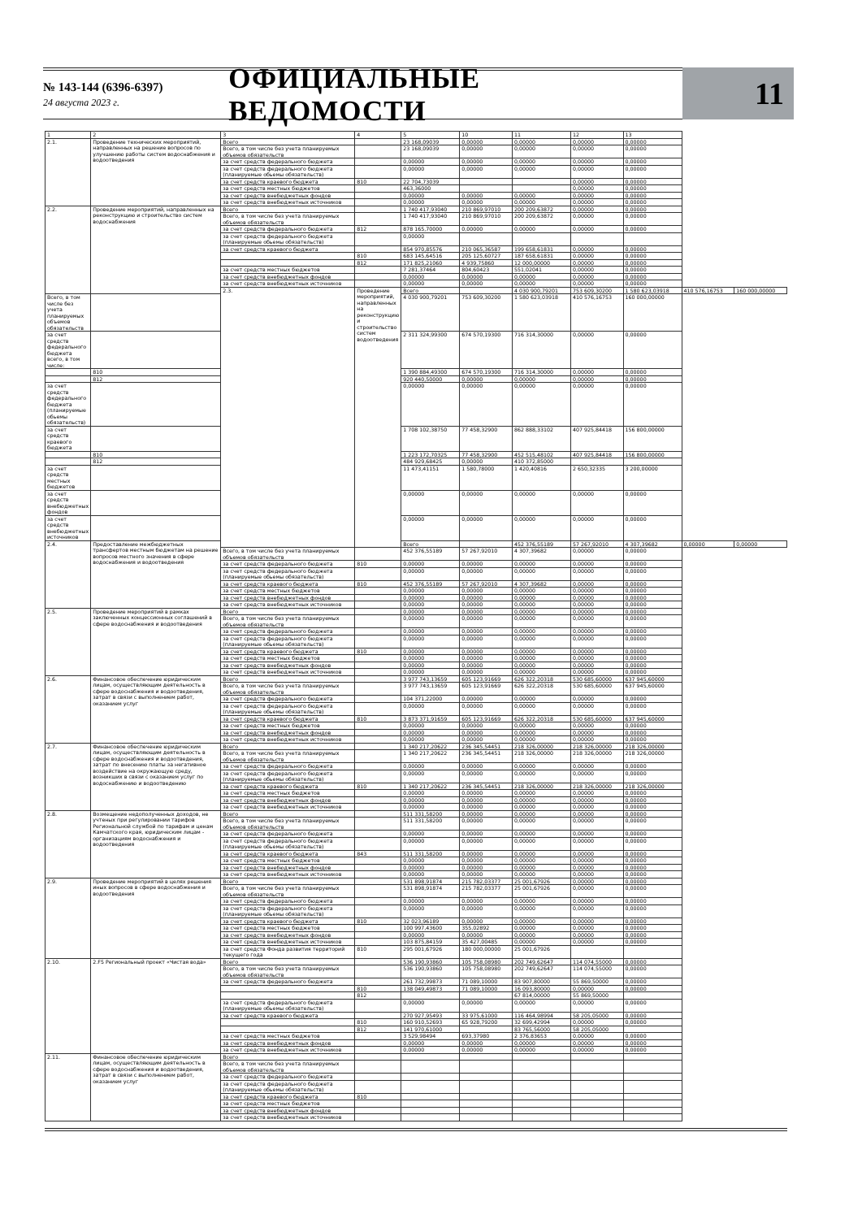№ 143-144 (6396-6397)
24 августа 2023 г.
ОФИЦИАЛЬНЫЕ ВЕДОМОСТИ
11
| 1 | 2 | 3 | 4 | 5 | 10 | 11 | 12 | 13 | | |
| 2.1. | Проведение технических мероприятий, направленных на решение вопросов по улучшению работы систем водоснабжения и водоотведения | Всего | | 23 168,09039 | 0,00000 | 0,00000 | 0,00000 | 0,00000 | | |
| | | Всего, в том числе без учета планируемых объемов обязательств | | 23 168,09039 | 0,00000 | 0,00000 | 0,00000 | 0,00000 | | |
| | | за счет средств федерального бюджета | | 0,00000 | 0,00000 | 0,00000 | 0,00000 | 0,00000 | | |
| | | за счет средств федерального бюджета (планируемые обьемы обязательств) | | 0,00000 | 0,00000 | 0,00000 | 0,00000 | 0,00000 | | |
| | | за счет средств краевого бюджета | 810 | 22 704,73039 | | | 0,00000 | 0,00000 | | |
| | | за счет средств местных бюджетов | | 463,36000 | | | 0,00000 | 0,00000 | | |
| | | за счет средств внебюджетных фондов | | 0,00000 | 0,00000 | 0,00000 | 0,00000 | 0,00000 | | |
| | | за счет средств внебюджетных источников | | 0,00000 | 0,00000 | 0,00000 | 0,00000 | 0,00000 | | |
| 2.2. | Проведение мероприятий, направленных на реконструкцию и строительство систем водоснабжения | Всего | | 1 740 417,93040 | 210 869,97010 | 200 209,63872 | 0,00000 | 0,00000 | | |
| | | Всего, в том числе без учета планируемых объемов обязательств | | 1 740 417,93040 | 210 869,97010 | 200 209,63872 | 0,00000 | 0,00000 | | |
| | | за счет средств федерального бюджета | 812 | 878 165,70000 | 0,00000 | 0,00000 | 0,00000 | 0,00000 | | |
| | | за счет средств федерального бюджета (планируемые обьемы обязательств) | | 0,00000 | | | | | | |
| | | за счет средств краевого бюджета | | 854 970,85576 | 210 065,36587 | 199 658,61831 | 0,00000 | 0,00000 | | |
| | | | 810 | 683 145,64516 | 205 125,60727 | 187 658,61831 | 0,00000 | 0,00000 | | |
| | | | 812 | 171 825,21060 | 4 939,75860 | 12 000,00000 | 0,00000 | 0,00000 | | |
| | | за счет средств местных бюджетов | | 7 281,37464 | 804,60423 | 551,02041 | 0,00000 | 0,00000 | | |
| | | за счет средств внебюджетных фондов | | 0,00000 | 0,00000 | 0,00000 | 0,00000 | 0,00000 | | |
| | | за счет средств внебюджетных источников | | 0,00000 | 0,00000 | 0,00000 | 0,00000 | 0,00000 | | |
| | | 2.3. | Проведение мероприятий, направленных на реконструкцию и строительство систем водоотведения | Всего | | 4 030 900,79201 | 753 609,30200 | 1 580 623,03918 | 410 576,16753 | 160 000,00000 |
| Всего, в том числе без учета планируемых объемов обязательств | | | | 4 030 900,79201 | 753 609,30200 | 1 580 623,03918 | 410 576,16753 | 160 000,00000 | | |
| за счет средств федерального бюджета всего, в том числе: | | | | 2 311 324,99300 | 674 570,19300 | 716 314,30000 | 0,00000 | 0,00000 | | |
| | 810 | | | 1 390 884,49300 | 674 570,19300 | 716 314,30000 | 0,00000 | 0,00000 | | |
| | 812 | | | 920 440,50000 | 0,00000 | 0,00000 | 0,00000 | 0,00000 | | |
| за счет средств федерального бюджета (планируемые обьемы обязательств) | | | | 0,00000 | 0,00000 | 0,00000 | 0,00000 | 0,00000 | | |
| за счет средств краевого бюджета | | | | 1 708 102,38750 | 77 458,32900 | 862 888,33102 | 407 925,84418 | 156 800,00000 | | |
| | 810 | | | 1 223 172,70325 | 77 458,32900 | 452 515,48102 | 407 925,84418 | 156 800,00000 | | |
| | 812 | | | 484 929,68425 | 0,00000 | 410 372,85000 | | | | |
| за счет средств местных бюджетов | | | | 11 473,41151 | 1 580,78000 | 1 420,40816 | 2 650,32335 | 3 200,00000 | | |
| за счет средств внебюджетных фондов | | | | 0,00000 | 0,00000 | 0,00000 | 0,00000 | 0,00000 | | |
| за счет средств внебюджетных источников | | | | 0,00000 | 0,00000 | 0,00000 | 0,00000 | 0,00000 | | |
| 2.4. | Предоставление межбюджетных трансфертов местным бюджетам на решение вопросов местного значения в сфере водоснабжения и водоотведения | | | Всего | | 452 376,55189 | 57 267,92010 | 4 307,39682 | 0,00000 | 0,00000 |
| | | Всего, в том числе без учета планируемых объемов обязательств | | 452 376,55189 | 57 267,92010 | 4 307,39682 | 0,00000 | 0,00000 | | |
| | | за счет средств федерального бюджета | 810 | 0,00000 | 0,00000 | 0,00000 | 0,00000 | 0,00000 | | |
| | | за счет средств федерального бюджета (планируемые обьемы обязательств) | | 0,00000 | 0,00000 | 0,00000 | 0,00000 | 0,00000 | | |
| | | за счет средств краевого бюджета | 810 | 452 376,55189 | 57 267,92010 | 4 307,39682 | 0,00000 | 0,00000 | | |
| | | за счет средств местных бюджетов | | 0,00000 | 0,00000 | 0,00000 | 0,00000 | 0,00000 | | |
| | | за счет средств внебюджетных фондов | | 0,00000 | 0,00000 | 0,00000 | 0,00000 | 0,00000 | | |
| | | за счет средств внебюджетных источников | | 0,00000 | 0,00000 | 0,00000 | 0,00000 | 0,00000 | | |
| 2.5. | Проведение мероприятий в рамках заключенных концессионных соглашений в сфере водоснабжения и водоотведения | Всего | | 0,00000 | 0,00000 | 0,00000 | 0,00000 | 0,00000 | | |
| | | Всего, в том числе без учета планируемых объемов обязательств | | 0,00000 | 0,00000 | 0,00000 | 0,00000 | 0,00000 | | |
| | | за счет средств федерального бюджета | | 0,00000 | 0,00000 | 0,00000 | 0,00000 | 0,00000 | | |
| | | за счет средств федерального бюджета (планируемые обьемы обязательств) | | 0,00000 | 0,00000 | 0,00000 | 0,00000 | 0,00000 | | |
| | | за счет средств краевого бюджета | 810 | 0,00000 | 0,00000 | 0,00000 | 0,00000 | 0,00000 | | |
| | | за счет средств местных бюджетов | | 0,00000 | 0,00000 | 0,00000 | 0,00000 | 0,00000 | | |
| | | за счет средств внебюджетных фондов | | 0,00000 | 0,00000 | 0,00000 | 0,00000 | 0,00000 | | |
| | | за счет средств внебюджетных источников | | 0,00000 | 0,00000 | 0,00000 | 0,00000 | 0,00000 | | |
| 2.6. | Финансовое обеспечение юридическим лицам, осуществляющим деятельность в сфере водоснабжения и водоотведения, затрат в связи с выполнением работ, оказанием услуг | Всего | | 3 977 743,13659 | 605 123,91669 | 626 322,20318 | 530 685,60000 | 637 945,60000 | | |
| | | Всего, в том числе без учета планируемых объемов обязательств | | 3 977 743,13659 | 605 123,91669 | 626 322,20318 | 530 685,60000 | 637 945,60000 | | |
| | | за счет средств федерального бюджета | | 104 371,22000 | 0,00000 | 0,00000 | 0,00000 | 0,00000 | | |
| | | за счет средств федерального бюджета (планируемые обьемы обязательств) | | 0,00000 | 0,00000 | 0,00000 | 0,00000 | 0,00000 | | |
| | | за счет средств краевого бюджета | 810 | 3 873 371,91659 | 605 123,91669 | 626 322,20318 | 530 685,60000 | 637 945,60000 | | |
| | | за счет средств местных бюджетов | | 0,00000 | 0,00000 | 0,00000 | 0,00000 | 0,00000 | | |
| | | за счет средств внебюджетных фондов | | 0,00000 | 0,00000 | 0,00000 | 0,00000 | 0,00000 | | |
| | | за счет средств внебюджетных источников | | 0,00000 | 0,00000 | 0,00000 | 0,00000 | 0,00000 | | |
| 2.7. | Финансовое обеспечение юридическим лицам, осуществляющим деятельность в сфере водоснабжения и водоотведения, затрат по внесению платы за негативное воздействие на окружающую среду, возникших в связи с оказанием услуг по водоснабжению и водоотведению | Всего | | 1 340 217,20622 | 236 345,54451 | 218 326,00000 | 218 326,00000 | 218 326,00000 | | |
| | | Всего, в том числе без учета планируемых объемов обязательств | | 1 340 217,20622 | 236 345,54451 | 218 326,00000 | 218 326,00000 | 218 326,00000 | | |
| | | за счет средств федерального бюджета | | 0,00000 | 0,00000 | 0,00000 | 0,00000 | 0,00000 | | |
| | | за счет средств федерального бюджета (планируемые обьемы обязательств) | | 0,00000 | 0,00000 | 0,00000 | 0,00000 | 0,00000 | | |
| | | за счет средств краевого бюджета | 810 | 1 340 217,20622 | 236 345,54451 | 218 326,00000 | 218 326,00000 | 218 326,00000 | | |
| | | за счет средств местных бюджетов | | 0,00000 | 0,00000 | 0,00000 | 0,00000 | 0,00000 | | |
| | | за счет средств внебюджетных фондов | | 0,00000 | 0,00000 | 0,00000 | 0,00000 | 0,00000 | | |
| | | за счет средств внебюджетных источников | | 0,00000 | 0,00000 | 0,00000 | 0,00000 | 0,00000 | | |
| 2.8. | Возмещение недополученных доходов, не учтеных при регулировании тарифов Региональной службой по тарифам и ценам Камчатского края, юридическим лицам - организациям водоснабжения и водоотведения | Всего | | 511 331,58200 | 0,00000 | 0,00000 | 0,00000 | 0,00000 | | |
| | | Всего, в том числе без учета планируемых объемов обязательств | | 511 331,58200 | 0,00000 | 0,00000 | 0,00000 | 0,00000 | | |
| | | за счет средств федерального бюджета | | 0,00000 | 0,00000 | 0,00000 | 0,00000 | 0,00000 | | |
| | | за счет средств федерального бюджета (планируемые обьемы обязательств) | | 0,00000 | 0,00000 | 0,00000 | 0,00000 | 0,00000 | | |
| | | за счет средств краевого бюджета | 843 | 511 331,58200 | 0,00000 | 0,00000 | 0,00000 | 0,00000 | | |
| | | за счет средств местных бюджетов | | 0,00000 | 0,00000 | 0,00000 | 0,00000 | 0,00000 | | |
| | | за счет средств внебюджетных фондов | | 0,00000 | 0,00000 | 0,00000 | 0,00000 | 0,00000 | | |
| | | за счет средств внебюджетных источников | | 0,00000 | 0,00000 | 0,00000 | 0,00000 | 0,00000 | | |
| 2.9. | Проведение мероприятий в целях решения иных вопросов в сфере водоснабжения и водоотведения | Всего | | 531 898,91874 | 215 782,03377 | 25 001,67926 | 0,00000 | 0,00000 | | |
| | | Всего, в том числе без учета планируемых объемов обязательств | | 531 898,91874 | 215 782,03377 | 25 001,67926 | 0,00000 | 0,00000 | | |
| | | за счет средств федерального бюджета | | 0,00000 | 0,00000 | 0,00000 | 0,00000 | 0,00000 | | |
| | | за счет средств федерального бюджета (планируемые обьемы обязательств) | | 0,00000 | 0,00000 | 0,00000 | 0,00000 | 0,00000 | | |
| | | за счет средств краевого бюджета | 810 | 32 023,96189 | 0,00000 | 0,00000 | 0,00000 | 0,00000 | | |
| | | за счет средств местных бюджетов | | 100 997,43600 | 355,02892 | 0,00000 | 0,00000 | 0,00000 | | |
| | | за счет средств внебюджетных фондов | | 0,00000 | 0,00000 | 0,00000 | 0,00000 | 0,00000 | | |
| | | за счет средств внебюджетных источников | | 103 875,84159 | 35 427,00485 | 0,00000 | 0,00000 | 0,00000 | | |
| | | за счет средств Фонда развития территорий текущего года | 810 | 295 001,67926 | 180 000,00000 | 25 001,67926 | | | | |
| 2.10. | 2.F5 Региональный проект «Чистая вода» | Всего | | 536 190,93860 | 105 758,08980 | 202 749,62647 | 114 074,55000 | 0,00000 | | |
| | | Всего, в том числе без учета планируемых объемов обязательств | | 536 190,93860 | 105 758,08980 | 202 749,62647 | 114 074,55000 | 0,00000 | | |
| | | за счет средств федерального бюджета | | 261 732,99873 | 71 089,10000 | 83 907,80000 | 55 869,50000 | 0,00000 | | |
| | | | 810 | 138 049,49873 | 71 089,10000 | 16 093,80000 | 0,00000 | 0,00000 | | |
| | | | 812 | | | 67 814,00000 | 55 869,50000 | | | |
| | | за счет средств федерального бюджета (планируемые обьемы обязательств) | | 0,00000 | 0,00000 | 0,00000 | 0,00000 | 0,00000 | | |
| | | за счет средств краевого бюджета | | 270 927,95493 | 33 975,61000 | 116 464,98994 | 58 205,05000 | 0,00000 | | |
| | | | 810 | 160 910,52693 | 65 928,79200 | 32 699,42994 | 0,00000 | 0,00000 | | |
| | | | 812 | 141 970,61000 | | 83 765,56000 | 58 205,05000 | | | |
| | | за счет средств местных бюджетов | | 3 529,98494 | 693,37980 | 2 376,83653 | 0,00000 | 0,00000 | | |
| | | за счет средств внебюджетных фондов | | 0,00000 | 0,00000 | 0,00000 | 0,00000 | 0,00000 | | |
| | | за счет средств внебюджетных источников | | 0,00000 | 0,00000 | 0,00000 | 0,00000 | 0,00000 | | |
| 2.11. | Финансовое обеспечение юридическим лицам, осуществляющим деятельность в сфере водоснабжения и водоотведения, затрат в связи с выполнением работ, оказанием услуг | Всего | | | | | | | | |
| | | Всего, в том числе без учета планируемых объемов обязательств | | | | | | | | |
| | | за счет средств федерального бюджета | | | | | | | | |
| | | за счет средств федерального бюджета (планируемые обьемы обязательств) | | | | | | | | |
| | | за счет средств краевого бюджета | 810 | | | | | | | |
| | | за счет средств местных бюджетов | | | | | | | | |
| | | за счет средств внебюджетных фондов | | | | | | | | |
| | | за счет средств внебюджетных источников | | | | | | | | |